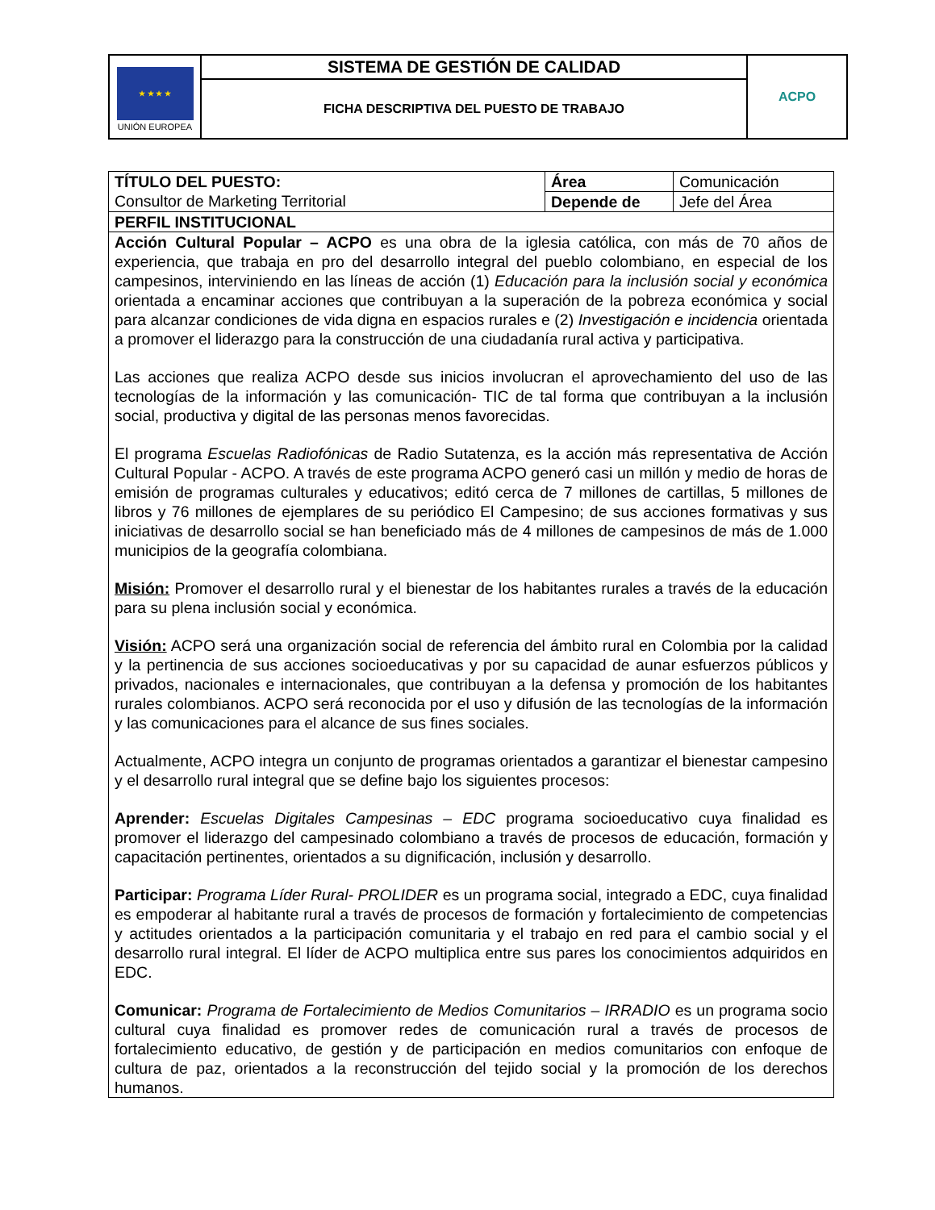| ★ ★ ★ ★ UNIÓN EUROPEA | SISTEMA DE GESTIÓN DE CALIDAD | ACPO |
| | FICHA DESCRIPTIVA DEL PUESTO DE TRABAJO | |
| TÍTULO DEL PUESTO: Consultor de Marketing Territorial | Área Depende de | Comunicación Jefe del Área |
| PERFIL INSTITUCIONAL | | |
| Acción Cultural Popular – ACPO es una obra de la iglesia católica, con más de 70 años de experiencia, que trabaja en pro del desarrollo integral del pueblo colombiano, en especial de los campesinos, interviniendo en las líneas de acción (1) Educación para la inclusión social y económica orientada a encaminar acciones que contribuyan a la superación de la pobreza económica y social para alcanzar condiciones de vida digna en espacios rurales e (2) Investigación e incidencia orientada a promover el liderazgo para la construcción de una ciudadanía rural activa y participativa. Las acciones que realiza ACPO desde sus inicios involucran el aprovechamiento del uso de las tecnologías de la información y las comunicación- TIC de tal forma que contribuyan a la inclusión social, productiva y digital de las personas menos favorecidas. El programa Escuelas Radiofónicas de Radio Sutatenza, es la acción más representativa de Acción Cultural Popular - ACPO. A través de este programa ACPO generó casi un millón y medio de horas de emisión de programas culturales y educativos; editó cerca de 7 millones de cartillas, 5 millones de libros y 76 millones de ejemplares de su periódico El Campesino; de sus acciones formativas y sus iniciativas de desarrollo social se han beneficiado más de 4 millones de campesinos de más de 1.000 municipios de la geografía colombiana. Misión: Promover el desarrollo rural y el bienestar de los habitantes rurales a través de la educación para su plena inclusión social y económica. Visión: ACPO será una organización social de referencia del ámbito rural en Colombia por la calidad y la pertinencia de sus acciones socioeducativas y por su capacidad de aunar esfuerzos públicos y privados, nacionales e internacionales, que contribuyan a la defensa y promoción de los habitantes rurales colombianos. ACPO será reconocida por el uso y difusión de las tecnologías de la información y las comunicaciones para el alcance de sus fines sociales. Actualmente, ACPO integra un conjunto de programas orientados a garantizar el bienestar campesino y el desarrollo rural integral que se define bajo los siguientes procesos: Aprender: Escuelas Digitales Campesinas – EDC programa socioeducativo cuya finalidad es promover el liderazgo del campesinado colombiano a través de procesos de educación, formación y capacitación pertinentes, orientados a su dignificación, inclusión y desarrollo. Participar: Programa Líder Rural- PROLIDER es un programa social, integrado a EDC, cuya finalidad es empoderar al habitante rural a través de procesos de formación y fortalecimiento de competencias y actitudes orientados a la participación comunitaria y el trabajo en red para el cambio social y el desarrollo rural integral. El líder de ACPO multiplica entre sus pares los conocimientos adquiridos en EDC. Comunicar: Programa de Fortalecimiento de Medios Comunitarios – IRRADIO es un programa socio cultural cuya finalidad es promover redes de comunicación rural a través de procesos de fortalecimiento educativo, de gestión y de participación en medios comunitarios con enfoque de cultura de paz, orientados a la reconstrucción del tejido social y la promoción de los derechos humanos. | | |